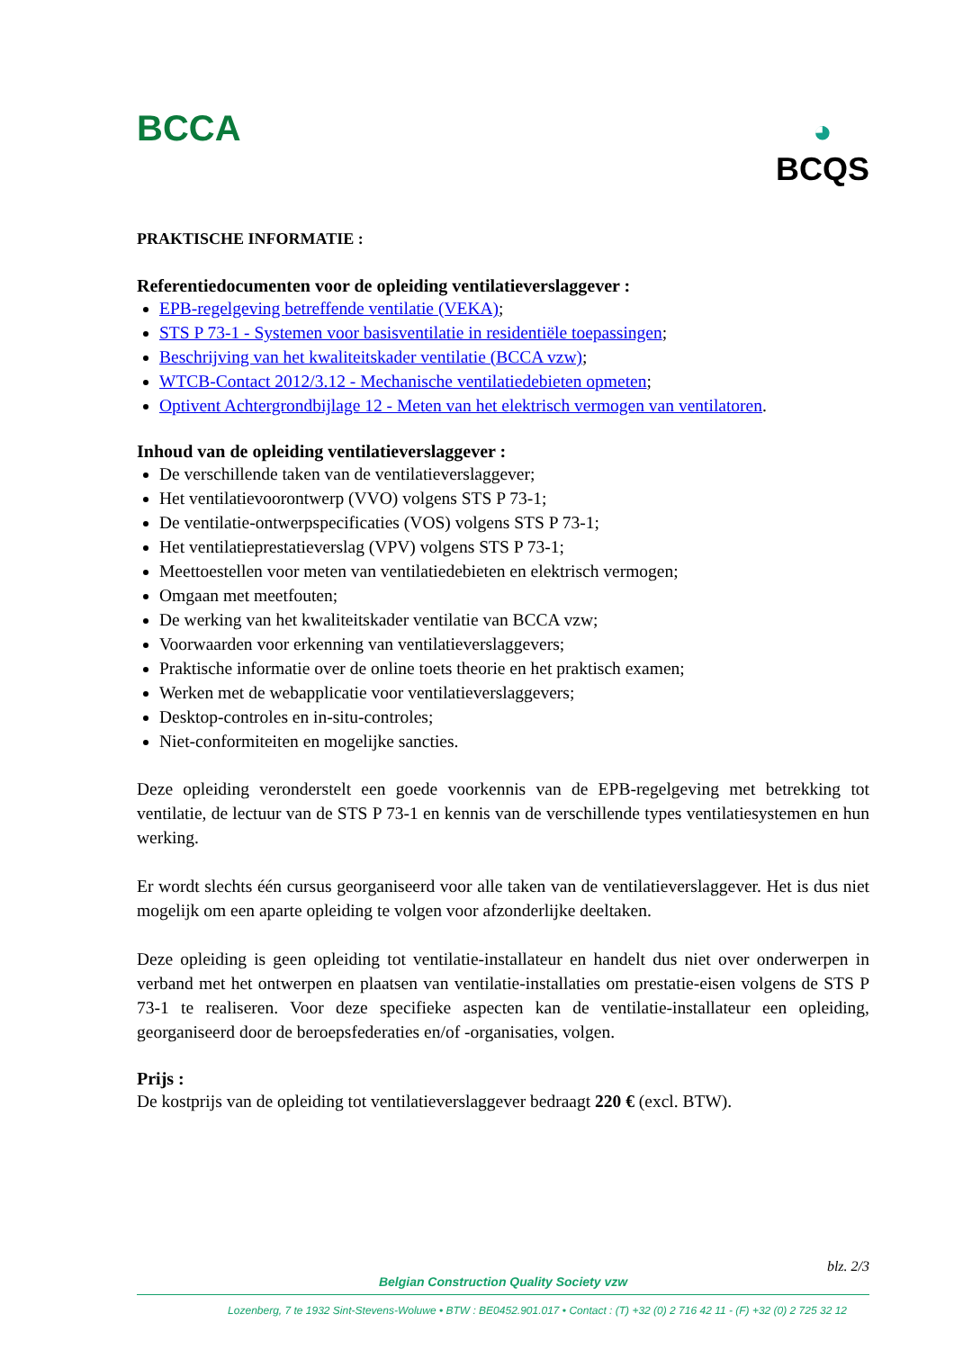BCCA
◕
BCQS
PRAKTISCHE INFORMATIE :
Referentiedocumenten voor de opleiding ventilatieverslaggever :
EPB-regelgeving betreffende ventilatie (VEKA);
STS P 73-1 - Systemen voor basisventilatie in residentiële toepassingen;
Beschrijving van het kwaliteitskader ventilatie (BCCA vzw);
WTCB-Contact 2012/3.12 - Mechanische ventilatiedebieten opmeten;
Optivent Achtergrondbijlage 12 - Meten van het elektrisch vermogen van ventilatoren.
Inhoud van de opleiding ventilatieverslaggever :
De verschillende taken van de ventilatieverslaggever;
Het ventilatievoorontwerp (VVO) volgens STS P 73-1;
De ventilatie-ontwerpspecificaties (VOS) volgens STS P 73-1;
Het ventilatieprestatieverslag (VPV) volgens STS P 73-1;
Meettoestellen voor meten van ventilatiedebieten en elektrisch vermogen;
Omgaan met meetfouten;
De werking van het kwaliteitskader ventilatie van BCCA vzw;
Voorwaarden voor erkenning van ventilatieverslaggevers;
Praktische informatie over de online toets theorie en het praktisch examen;
Werken met de webapplicatie voor ventilatieverslaggevers;
Desktop-controles en in-situ-controles;
Niet-conformiteiten en mogelijke sancties.
Deze opleiding veronderstelt een goede voorkennis van de EPB-regelgeving met betrekking tot ventilatie, de lectuur van de STS P 73-1 en kennis van de verschillende types ventilatiesystemen en hun werking.
Er wordt slechts één cursus georganiseerd voor alle taken van de ventilatieverslaggever. Het is dus niet mogelijk om een aparte opleiding te volgen voor afzonderlijke deeltaken.
Deze opleiding is geen opleiding tot ventilatie-installateur en handelt dus niet over onderwerpen in verband met het ontwerpen en plaatsen van ventilatie-installaties om prestatie-eisen volgens de STS P 73-1 te realiseren. Voor deze specifieke aspecten kan de ventilatie-installateur een opleiding, georganiseerd door de beroepsfederaties en/of -organisaties, volgen.
Prijs :
De kostprijs van de opleiding tot ventilatieverslaggever bedraagt 220 € (excl. BTW).
blz. 2/3
Belgian Construction Quality Society vzw
Lozenberg, 7 te 1932 Sint-Stevens-Woluwe • BTW : BE0452.901.017 • Contact : (T) +32 (0) 2 716 42 11 - (F) +32 (0) 2 725 32 12